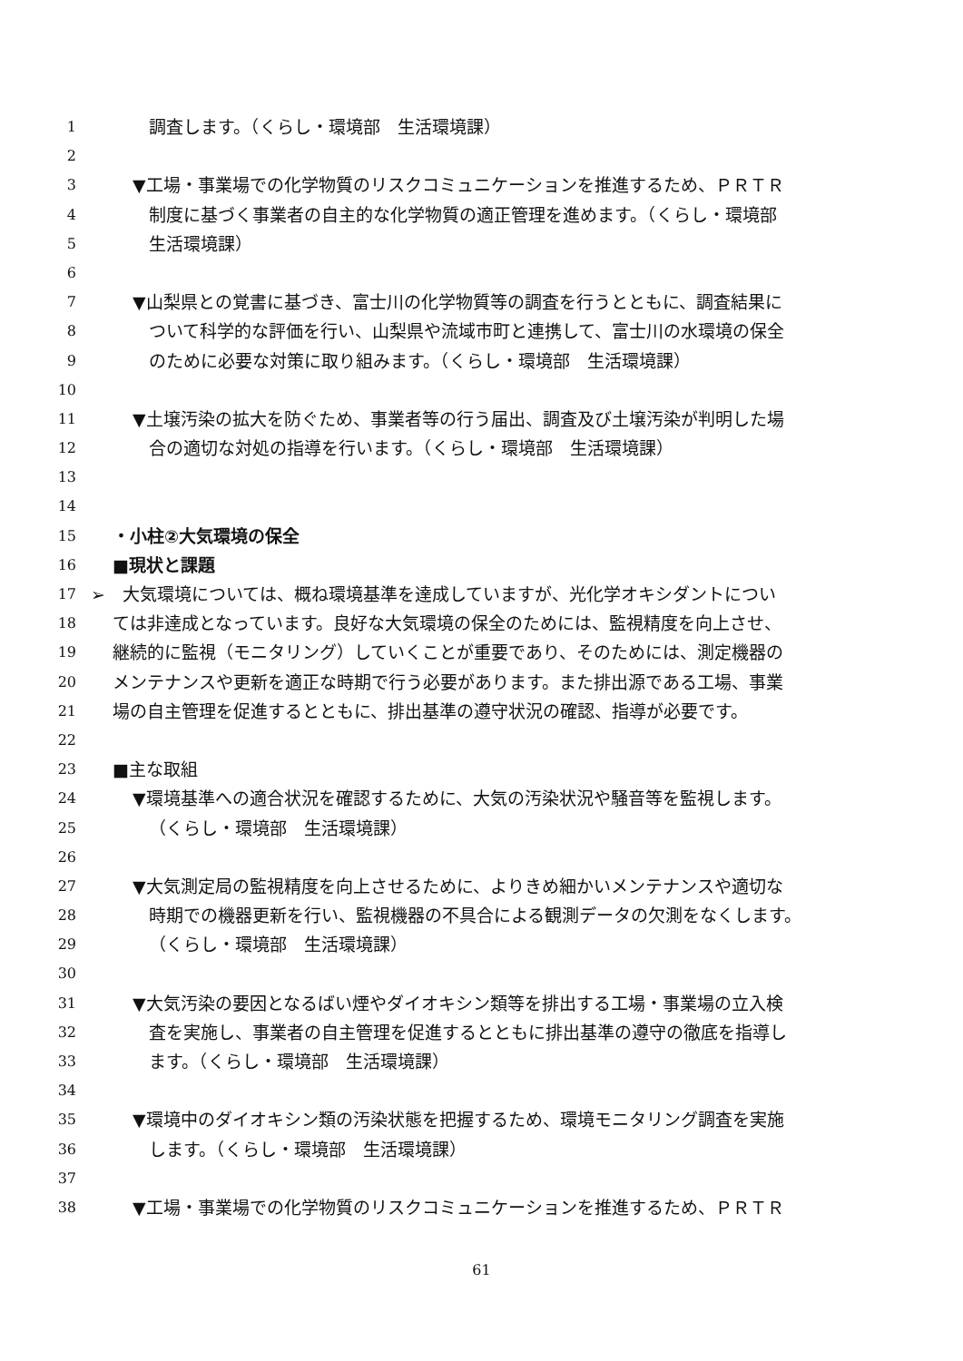1 調査します。（くらし・環境部　生活環境課）
2
3 ▼工場・事業場での化学物質のリスクコミュニケーションを推進するため、ＰＲＴＲ
4 制度に基づく事業者の自主的な化学物質の適正管理を進めます。（くらし・環境部
5 生活環境課）
6
7 ▼山梨県との覚書に基づき、富士川の化学物質等の調査を行うとともに、調査結果に
8 ついて科学的な評価を行い、山梨県や流域市町と連携して、富士川の水環境の保全
9 のために必要な対策に取り組みます。（くらし・環境部　生活環境課）
10
11 ▼土壌汚染の拡大を防ぐため、事業者等の行う届出、調査及び土壌汚染が判明した場
12 合の適切な対処の指導を行います。（くらし・環境部　生活環境課）
13
14
15 ・小柱②大気環境の保全
16 ■現状と課題
17 ➢　大気環境については、概ね環境基準を達成していますが、光化学オキシダントについ
18 ては非達成となっています。良好な大気環境の保全のためには、監視精度を向上させ、
19 継続的に監視（モニタリング）していくことが重要であり、そのためには、測定機器の
20 メンテナンスや更新を適正な時期で行う必要があります。また排出源である工場、事業
21 場の自主管理を促進するとともに、排出基準の遵守状況の確認、指導が必要です。
22
23 ■主な取組
24 ▼環境基準への適合状況を確認するために、大気の汚染状況や騒音等を監視します。
25 （くらし・環境部　生活環境課）
26
27 ▼大気測定局の監視精度を向上させるために、よりきめ細かいメンテナンスや適切な
28 時期での機器更新を行い、監視機器の不具合による観測データの欠測をなくします。
29 （くらし・環境部　生活環境課）
30
31 ▼大気汚染の要因となるばい煙やダイオキシン類等を排出する工場・事業場の立入検
32 査を実施し、事業者の自主管理を促進するとともに排出基準の遵守の徹底を指導し
33 ます。（くらし・環境部　生活環境課）
34
35 ▼環境中のダイオキシン類の汚染状態を把握するため、環境モニタリング調査を実施
36 します。（くらし・環境部　生活環境課）
37
38 ▼工場・事業場での化学物質のリスクコミュニケーションを推進するため、ＰＲＴＲ
61